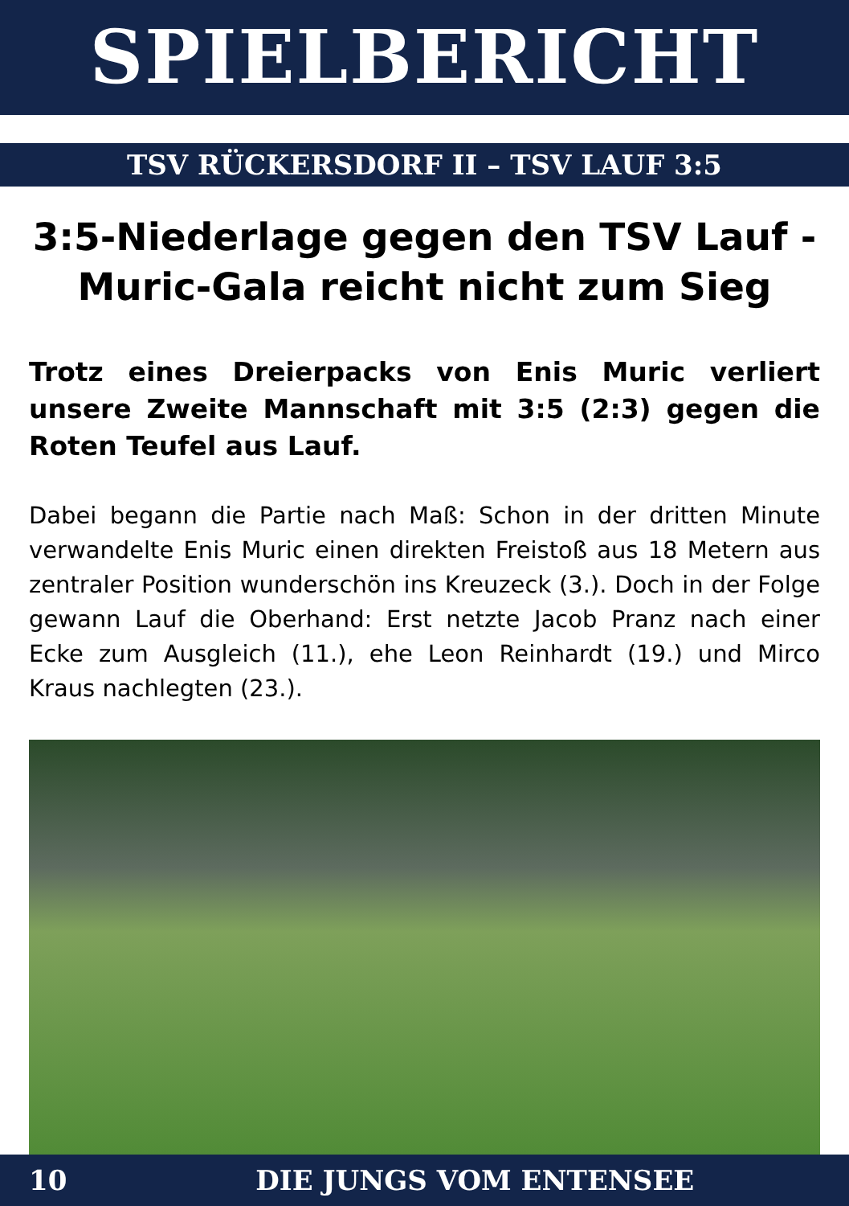SPIELBERICHT
TSV RÜCKERSDORF II – TSV LAUF 3:5
3:5-Niederlage gegen den TSV Lauf - Muric-Gala reicht nicht zum Sieg
Trotz eines Dreierpacks von Enis Muric verliert unsere Zweite Mannschaft mit 3:5 (2:3) gegen die Roten Teufel aus Lauf.
Dabei begann die Partie nach Maß: Schon in der dritten Minute verwandelte Enis Muric einen direkten Freistoß aus 18 Metern aus zentraler Position wunderschön ins Kreuzeck (3.). Doch in der Folge gewann Lauf die Oberhand: Erst netzte Jacob Pranz nach einer Ecke zum Ausgleich (11.), ehe Leon Reinhardt (19.) und Mirco Kraus nachlegten (23.).
10 DIE JUNGS VOM ENTENSEE